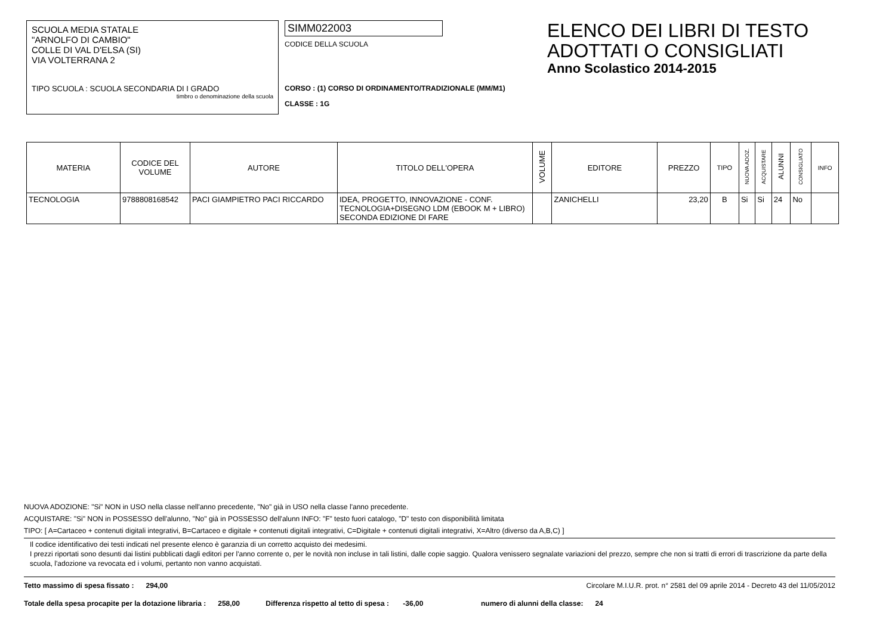SCUOLA MEDIA STATALE
"ARNOLFO DI CAMBIO"
COLLE DI VAL D'ELSA (SI)
VIA VOLTERRANA 2
TIPO SCUOLA : SCUOLA SECONDARIA DI I GRADO
timbro o denominazione della scuola
SIMM022003
CODICE DELLA SCUOLA
CORSO : (1) CORSO DI ORDINAMENTO/TRADIZIONALE (MM/M1)
CLASSE : 1G
ELENCO DEI LIBRI DI TESTO
ADOTTATI O CONSIGLIATI
Anno Scolastico 2014-2015
| MATERIA | CODICE DEL VOLUME | AUTORE | TITOLO DELL'OPERA | VOLUME | EDITORE | PREZZO | TIPO | NUOVA ADOZ. | ACQUISTARE | ALUNNI | CONSIGLIATO | INFO |
| --- | --- | --- | --- | --- | --- | --- | --- | --- | --- | --- | --- | --- |
| TECNOLOGIA | 9788808168542 | PACI GIAMPIETRO PACI RICCARDO | IDEA, PROGETTO, INNOVAZIONE - CONF. TECNOLOGIA+DISEGNO LDM (EBOOK M + LIBRO) SECONDA EDIZIONE DI FARE | | ZANICHELLI | 23,20 | B | Si | Si | 24 | No | |
NUOVA ADOZIONE: "Si" NON in USO nella classe nell'anno precedente, "No" già in USO nella classe l'anno precedente.
ACQUISTARE: "Si" NON in POSSESSO dell'alunno, "No" già in POSSESSO dell'alunn INFO: "F" testo fuori catalogo, "D" testo con disponibilità limitata
TIPO: [ A=Cartaceo + contenuti digitali integrativi, B=Cartaceo e digitale + contenuti digitali integrativi, C=Digitale + contenuti digitali integrativi, X=Altro (diverso da A,B,C) ]
Il codice identificativo dei testi indicati nel presente elenco è garanzia di un corretto acquisto dei medesimi.
I prezzi riportati sono desunti dai listini pubblicati dagli editori per l'anno corrente o, per le novità non incluse in tali listini, dalle copie saggio. Qualora venissero segnalate variazioni del prezzo, sempre che non si tratti di errori di trascrizione da parte della scuola, l'adozione va revocata ed i volumi, pertanto non vanno acquistati.
Tetto massimo di spesa fissato : 294,00 Circolare M.I.U.R. prot. n° 2581 del 09 aprile 2014 - Decreto 43 del 11/05/2012
Totale della spesa procapite per la dotazione libraria : 258,00 Differenza rispetto al tetto di spesa : -36,00 numero di alunni della classe: 24